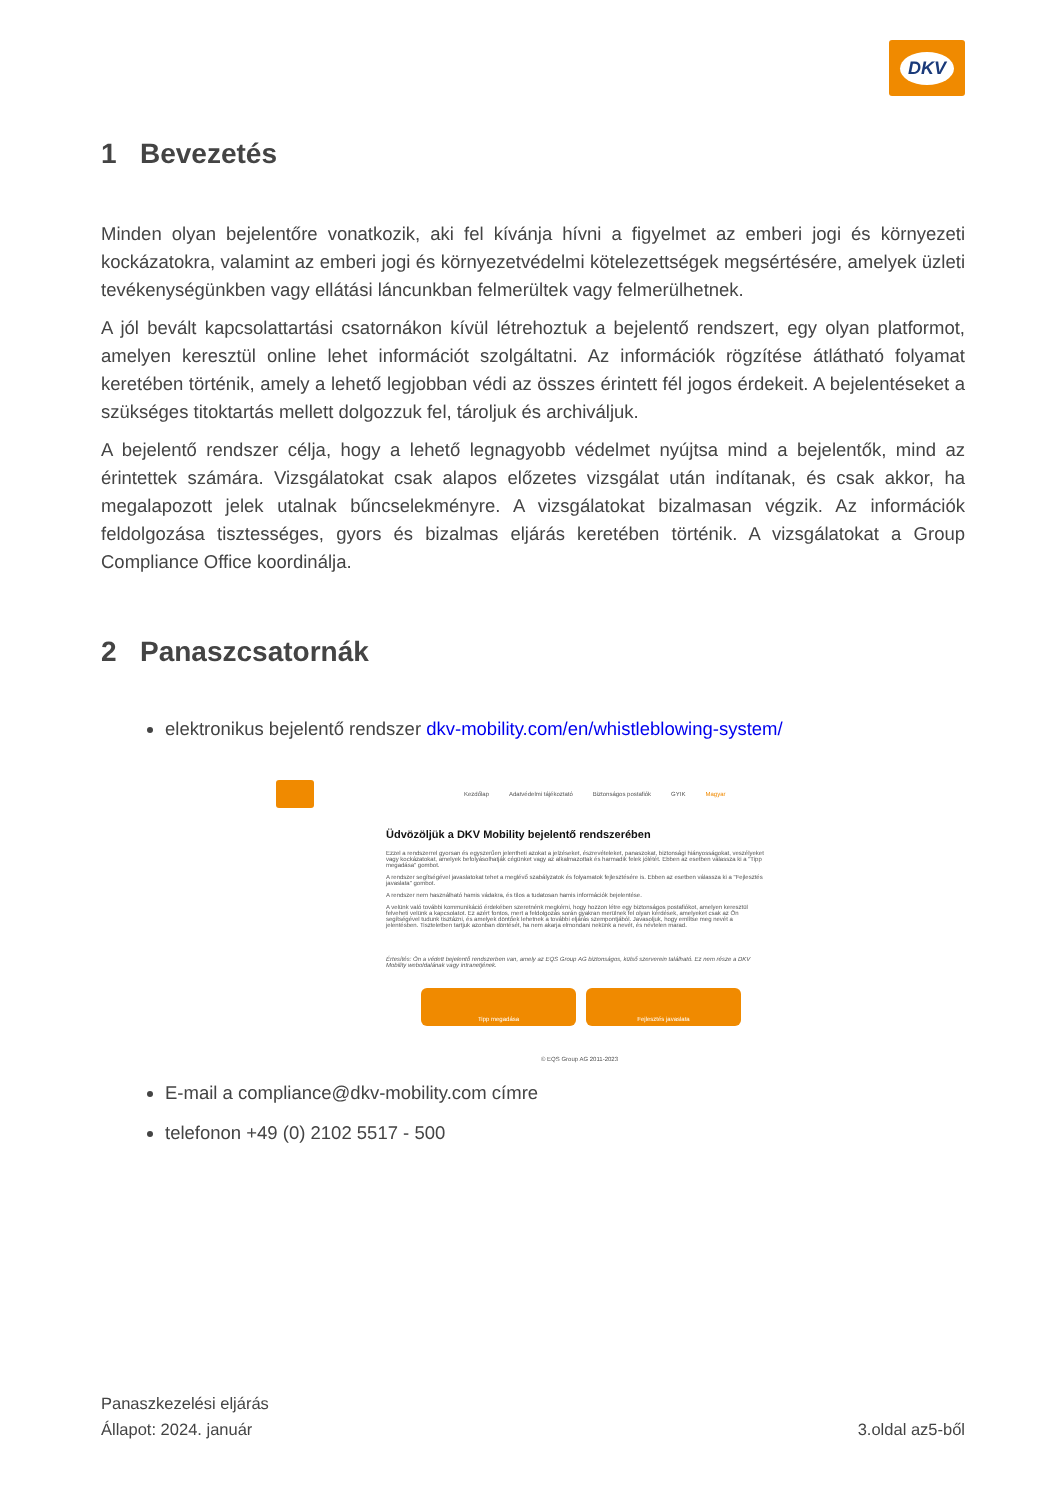DKV
1 Bevezetés
Minden olyan bejelentőre vonatkozik, aki fel kívánja hívni a figyelmet az emberi jogi és környezeti kockázatokra, valamint az emberi jogi és környezetvédelmi kötelezettségek megsértésére, amelyek üzleti tevékenységünkben vagy ellátási láncunkban felmerültek vagy felmerülhetnek.
A jól bevált kapcsolattartási csatornákon kívül létrehoztuk a bejelentő rendszert, egy olyan platformot, amelyen keresztül online lehet információt szolgáltatni. Az információk rögzítése átlátható folyamat keretében történik, amely a lehető legjobban védi az összes érintett fél jogos érdekeit. A bejelentéseket a szükséges titoktartás mellett dolgozzuk fel, tároljuk és archiváljuk.
A bejelentő rendszer célja, hogy a lehető legnagyobb védelmet nyújtsa mind a bejelentők, mind az érintettek számára. Vizsgálatokat csak alapos előzetes vizsgálat után indítanak, és csak akkor, ha megalapozott jelek utalnak bűncselekményre. A vizsgálatokat bizalmasan végzik. Az információk feldolgozása tisztességes, gyors és bizalmas eljárás keretében történik. A vizsgálatokat a Group Compliance Office koordinálja.
2 Panaszcsatornák
elektronikus bejelentő rendszer dkv-mobility.com/en/whistleblowing-system/
Kezdőlap Adatvédelmi tájékoztató Biztonságos postafiók GYIK Magyar
Üdvözöljük a DKV Mobility bejelentő rendszerében
Ezzel a rendszerrel gyorsan és egyszerűen jelentheti azokat a jelzéseket, észrevételeket, panaszokat, biztonsági hiányosságokat, veszélyeket vagy kockázatokat, amelyek befolyásolhatják cégünket vagy az alkalmazottak és harmadik felek jólétét. Ebben az esetben válassza ki a "Tipp megadása" gombot.
A rendszer segítségével javaslatokat tehet a meglévő szabályzatok és folyamatok fejlesztésére is. Ebben az esetben válassza ki a "Fejlesztés javaslata" gombot.
A rendszer nem használható hamis vádakra, és tilos a tudatosan hamis információk bejelentése.
A velünk való további kommunikáció érdekében szeretnénk megkérni, hogy hozzon létre egy biztonságos postafiókot, amelyen keresztül felveheti velünk a kapcsolatot. Ez azért fontos, mert a feldolgozás során gyakran merülnek fel olyan kérdések, amelyeket csak az Ön segítségével tudunk tisztázni, és amelyek döntőek lehetnek a további eljárás szempontjából. Javasoljuk, hogy említse meg nevét a jelentésben. Tiszteletben tartjuk azonban döntését, ha nem akarja elmondani nekünk a nevét, és névtelen marad.
Értesítés: Ön a védett bejelentő rendszerben van, amely az EQS Group AG biztonságos, külső szerverein található. Ez nem része a DKV Mobility weboldalának vagy intranetjének.
Tipp megadása Fejlesztés javaslata
© EQS Group AG 2011-2023
E-mail a compliance@dkv-mobility.com címre
telefonon +49 (0) 2102 5517 - 500
Panaszkezelési eljárás
Állapot: 2024. január
3.oldal az5-ből